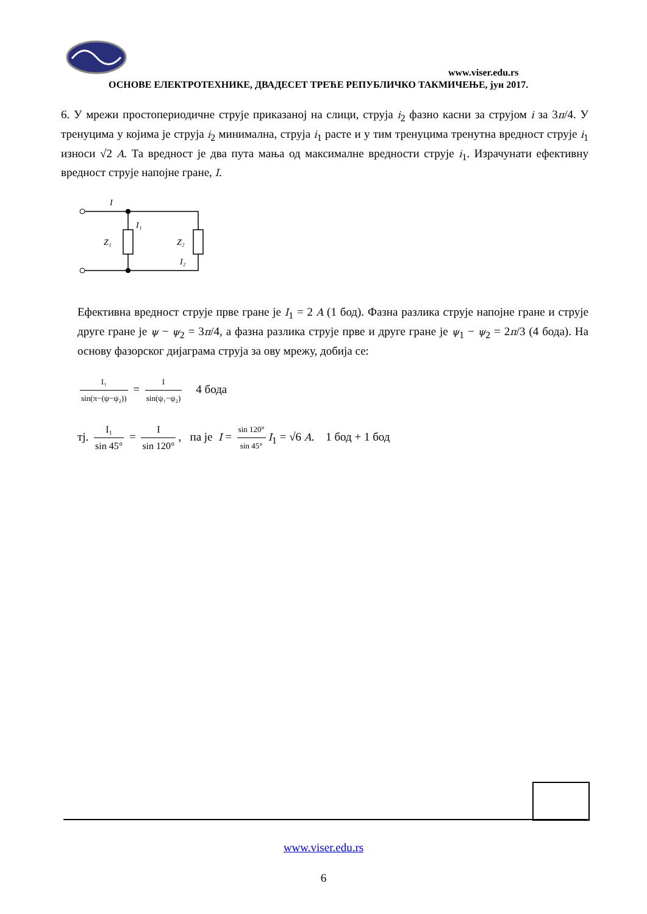www.viser.edu.rs
ОСНОВЕ ЕЛЕКТРОТЕХНИКЕ, ДВАДЕСЕТ ТРЕЋЕ РЕПУБЛИЧКО ТАКМИЧЕЊЕ, јун 2017.
6. У мрежи простопериодичне струје приказаној на слици, струја i<sub>2</sub> фазно касни за струјом i за 3π/4. У тренуцима у којима је струја i<sub>2</sub> минимална, струја i<sub>1</sub> расте и у тим тренуцима тренутна вредност струје i<sub>1</sub> износи √2 A. Та вредност је два пута мања од максималне вредности струје i<sub>1</sub>. Израчунати ефективну вредност струје напојне гране, I.
I
I₁
Z₁
Z₂
I₂
Ефективна вредност струје прве гране је I<sub>1</sub> = 2 A (1 бод). Фазна разлика струје напојне гране и струје друге гране је ψ − ψ<sub>2</sub> = 3π/4, а фазна разлика струје прве и друге гране је ψ<sub>1</sub> − ψ<sub>2</sub> = 2π/3 (4 бода). На основу фазорског дијаграма струја за ову мрежу, добија се:
I₁ sin(π−(ψ−ψ₂)) = I sin(ψ₁−ψ₂) 4 бода
тј. I₁ sin 45° = I sin 120°, па је I = sin 120° sin 45° I<sub>1</sub> = √6 A. 1 бод + 1 бод
www.viser.edu.rs
6